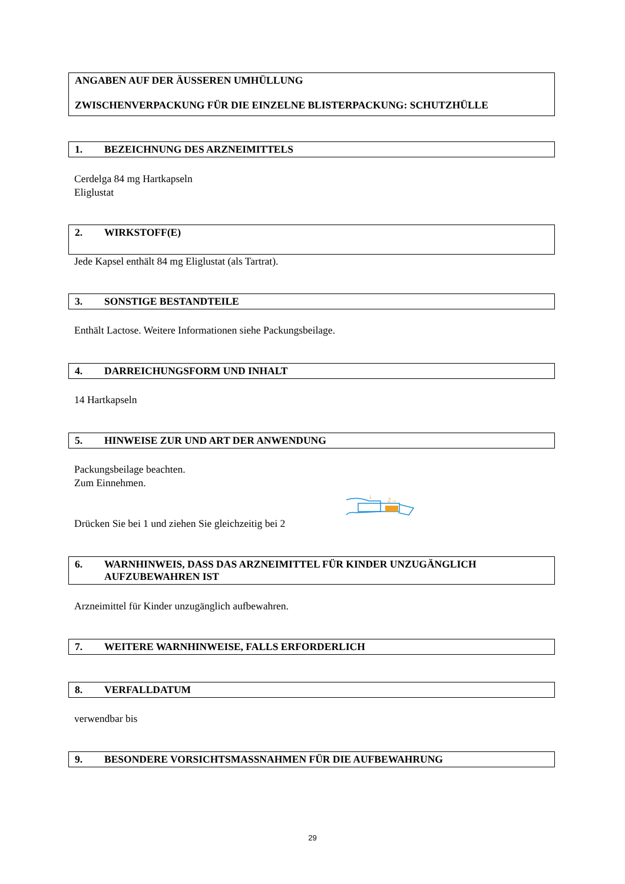ANGABEN AUF DER ÄUSSEREN UMHÜLLUNG
ZWISCHENVERPACKUNG FÜR DIE EINZELNE BLISTERPACKUNG: SCHUTZHÜLLE
1. BEZEICHNUNG DES ARZNEIMITTELS
Cerdelga 84 mg Hartkapseln
Eliglustat
2. WIRKSTOFF(E)
Jede Kapsel enthält 84 mg Eliglustat (als Tartrat).
3. SONSTIGE BESTANDTEILE
Enthält Lactose. Weitere Informationen siehe Packungsbeilage.
4. DARREICHUNGSFORM UND INHALT
14 Hartkapseln
5. HINWEISE ZUR UND ART DER ANWENDUNG
Packungsbeilage beachten.
Zum Einnehmen.
Drücken Sie bei 1 und ziehen Sie gleichzeitig bei 2
2→
↓
6. WARNHINWEIS, DASS DAS ARZNEIMITTEL FÜR KINDER UNZUGÄNGLICH AUFZUBEWAHREN IST
Arzneimittel für Kinder unzugänglich aufbewahren.
7. WEITERE WARNHINWEISE, FALLS ERFORDERLICH
8. VERFALLDATUM
verwendbar bis
9. BESONDERE VORSICHTSMASSNAHMEN FÜR DIE AUFBEWAHRUNG
29